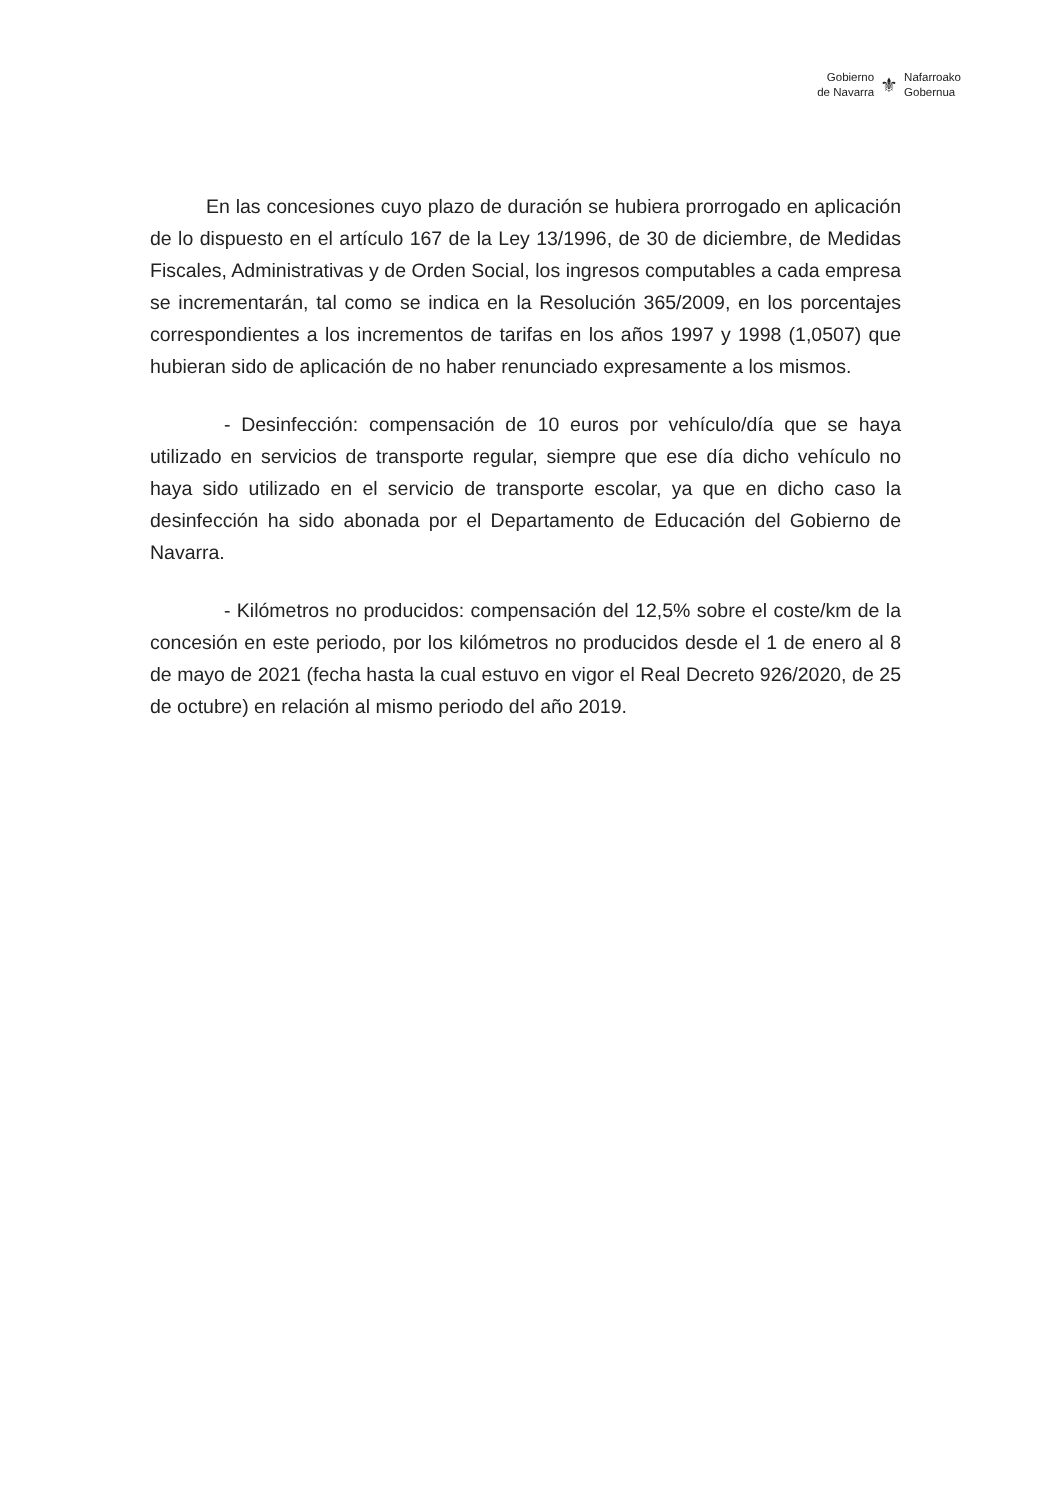Gobierno
de Navarra
⚜
Nafarroako
Gobernua
En las concesiones cuyo plazo de duración se hubiera prorrogado en aplicación de lo dispuesto en el artículo 167 de la Ley 13/1996, de 30 de diciembre, de Medidas Fiscales, Administrativas y de Orden Social, los ingresos computables a cada empresa se incrementarán, tal como se indica en la Resolución 365/2009, en los porcentajes correspondientes a los incrementos de tarifas en los años 1997 y 1998 (1,0507) que hubieran sido de aplicación de no haber renunciado expresamente a los mismos.
- Desinfección: compensación de 10 euros por vehículo/día que se haya utilizado en servicios de transporte regular, siempre que ese día dicho vehículo no haya sido utilizado en el servicio de transporte escolar, ya que en dicho caso la desinfección ha sido abonada por el Departamento de Educación del Gobierno de Navarra.
- Kilómetros no producidos: compensación del 12,5% sobre el coste/km de la concesión en este periodo, por los kilómetros no producidos desde el 1 de enero al 8 de mayo de 2021 (fecha hasta la cual estuvo en vigor el Real Decreto 926/2020, de 25 de octubre) en relación al mismo periodo del año 2019.